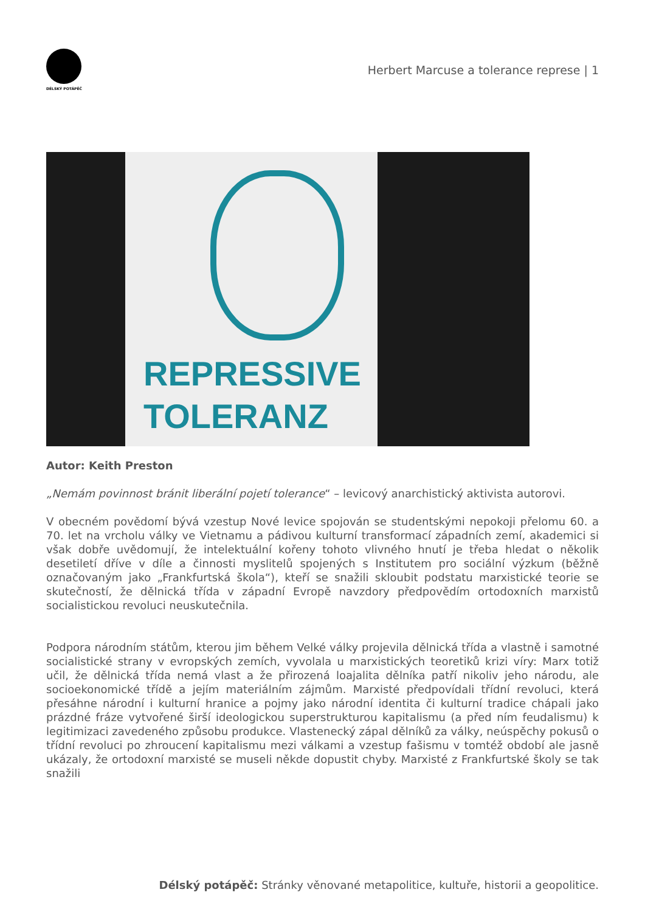DÉLSKÝ POTÁPĚČ
Herbert Marcuse a tolerance represe | 1
REPRESSIVE
TOLERANZ
Autor: Keith Preston
„Nemám povinnost bránit liberální pojetí tolerance“ – levicový anarchistický aktivista autorovi.
V obecném povědomí bývá vzestup Nové levice spojován se studentskými nepokoji přelomu 60. a 70. let na vrcholu války ve Vietnamu a pádivou kulturní transformací západních zemí, akademici si však dobře uvědomují, že intelektuální kořeny tohoto vlivného hnutí je třeba hledat o několik desetiletí dříve v díle a činnosti myslitelů spojených s Institutem pro sociální výzkum (běžně označovaným jako „Frankfurtská škola“), kteří se snažili skloubit podstatu marxistické teorie se skutečností, že dělnická třída v západní Evropě navzdory předpovědím ortodoxních marxistů socialistickou revoluci neuskutečnila.
Podpora národním státům, kterou jim během Velké války projevila dělnická třída a vlastně i samotné socialistické strany v evropských zemích, vyvolala u marxistických teoretiků krizi víry: Marx totiž učil, že dělnická třída nemá vlast a že přirozená loajalita dělníka patří nikoliv jeho národu, ale socioekonomické třídě a jejím materiálním zájmům. Marxisté předpovídali třídní revoluci, která přesáhne národní i kulturní hranice a pojmy jako národní identita či kulturní tradice chápali jako prázdné fráze vytvořené širší ideologickou superstrukturou kapitalismu (a před ním feudalismu) k legitimizaci zavedeného způsobu produkce. Vlastenecký zápal dělníků za války, neúspěchy pokusů o třídní revoluci po zhroucení kapitalismu mezi válkami a vzestup fašismu v tomtéž období ale jasně ukázaly, že ortodoxní marxisté se museli někde dopustit chyby. Marxisté z Frankfurtské školy se tak snažili
Délský potápěč: Stránky věnované metapolitice, kultuře, historii a geopolitice.